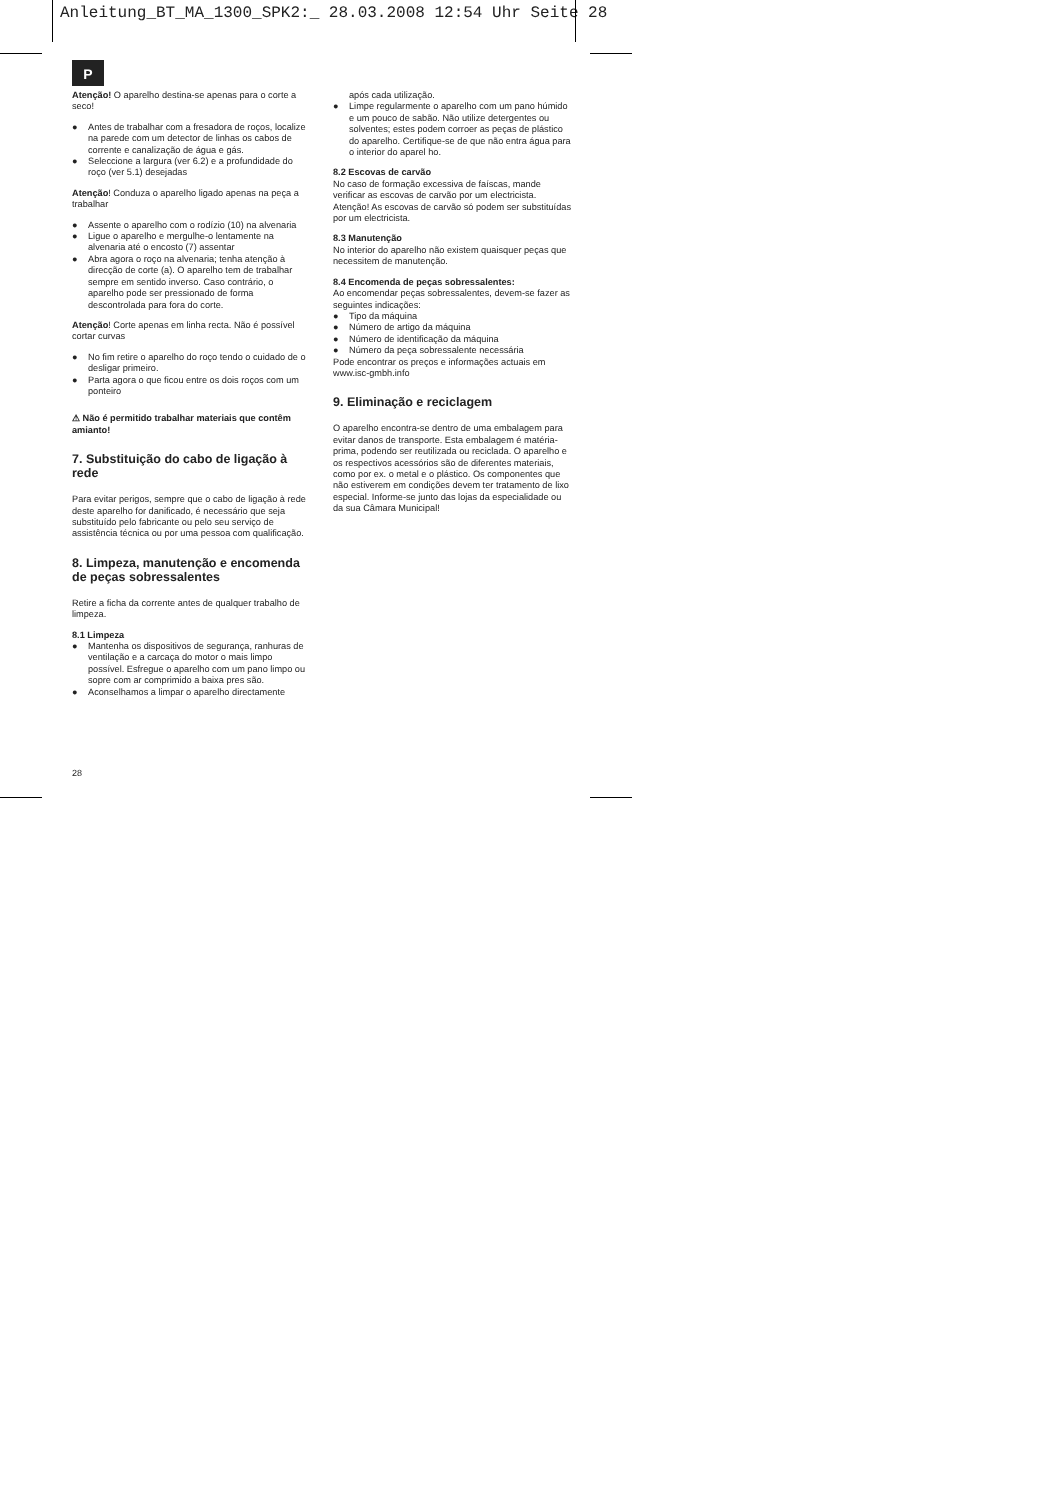Anleitung_BT_MA_1300_SPK2:_ 28.03.2008 12:54 Uhr Seite 28
P
Atenção! O aparelho destina-se apenas para o corte a seco!
● Antes de trabalhar com a fresadora de roços, localize na parede com um detector de linhas os cabos de corrente e canalização de água e gás.
● Seleccione a largura (ver 6.2) e a profundidade do roço (ver 5.1) desejadas
Atenção! Conduza o aparelho ligado apenas na peça a trabalhar
● Assente o aparelho com o rodízio (10) na alvenaria
● Ligue o aparelho e mergulhe-o lentamente na alvenaria até o encosto (7) assentar
● Abra agora o roço na alvenaria; tenha atenção à direcção de corte (a). O aparelho tem de trabalhar sempre em sentido inverso. Caso contrário, o aparelho pode ser pressionado de forma descontrolada para fora do corte.
Atenção! Corte apenas em linha recta. Não é possível cortar curvas
● No fim retire o aparelho do roço tendo o cuidado de o desligar primeiro.
● Parta agora o que ficou entre os dois roços com um ponteiro
⚠ Não é permitido trabalhar materiais que contêm amianto!
7. Substituição do cabo de ligação à rede
Para evitar perigos, sempre que o cabo de ligação à rede deste aparelho for danificado, é necessário que seja substituído pelo fabricante ou pelo seu serviço de assistência técnica ou por uma pessoa com qualificação.
8. Limpeza, manutenção e encomenda de peças sobressalentes
Retire a ficha da corrente antes de qualquer trabalho de limpeza.
8.1 Limpeza
● Mantenha os dispositivos de segurança, ranhuras de ventilação e a carcaça do motor o mais limpo possível. Esfregue o aparelho com um pano limpo ou sopre com ar comprimido a baixa pres são.
● Aconselhamos a limpar o aparelho directamente
após cada utilização.
● Limpe regularmente o aparelho com um pano húmido e um pouco de sabão. Não utilize detergentes ou solventes; estes podem corroer as peças de plástico do aparelho. Certifique-se de que não entra água para o interior do aparel ho.
8.2 Escovas de carvão
No caso de formação excessiva de faíscas, mande verificar as escovas de carvão por um electricista.
Atenção! As escovas de carvão só podem ser substituídas por um electricista.
8.3 Manutenção
No interior do aparelho não existem quaisquer peças que necessitem de manutenção.
8.4 Encomenda de peças sobressalentes:
Ao encomendar peças sobressalentes, devem-se fazer as seguintes indicações:
● Tipo da máquina
● Número de artigo da máquina
● Número de identificação da máquina
● Número da peça sobressalente necessária
Pode encontrar os preços e informações actuais em www.isc-gmbh.info
9. Eliminação e reciclagem
O aparelho encontra-se dentro de uma embalagem para evitar danos de transporte. Esta embalagem é matéria-prima, podendo ser reutilizada ou reciclada. O aparelho e os respectivos acessórios são de diferentes materiais, como por ex. o metal e o plástico. Os componentes que não estiverem em condições devem ter tratamento de lixo especial. Informe-se junto das lojas da especialidade ou da sua Câmara Municipal!
28